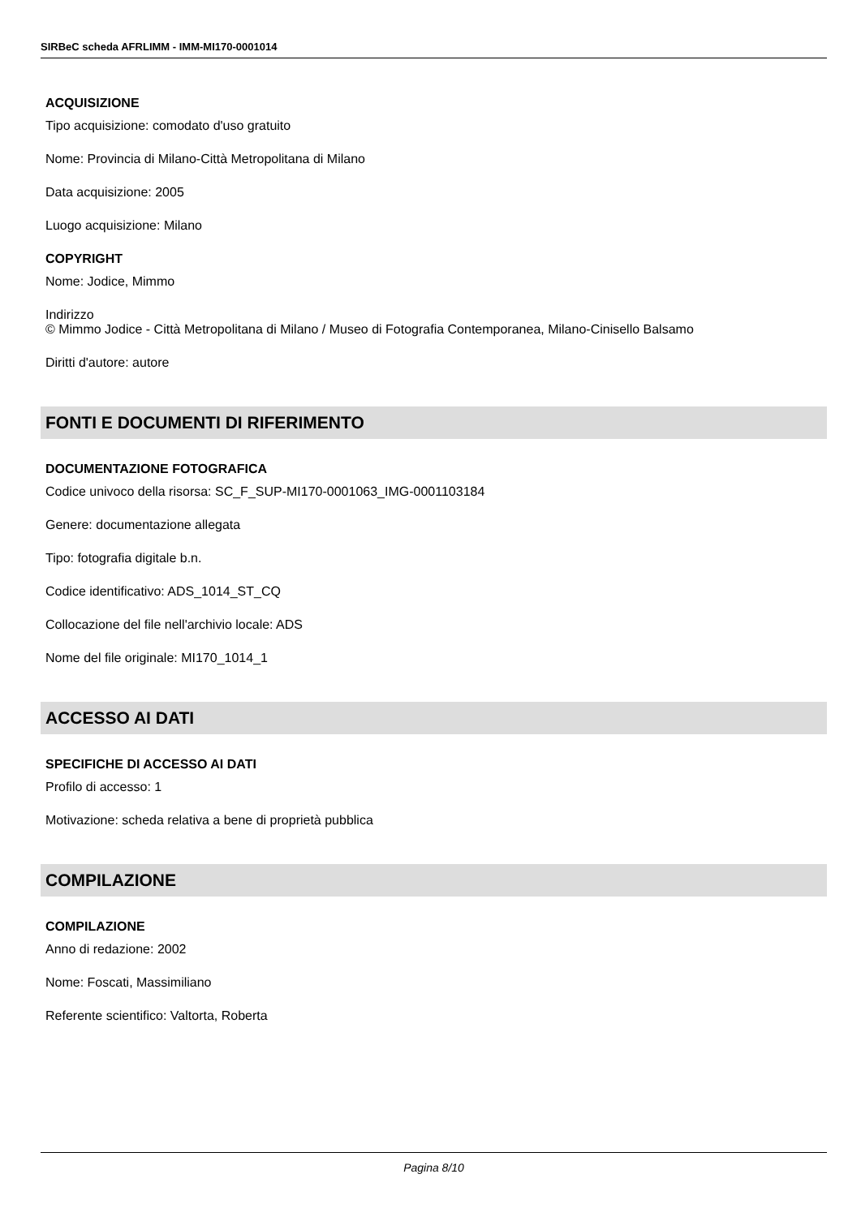SIRBeC scheda AFRLIMM - IMM-MI170-0001014
ACQUISIZIONE
Tipo acquisizione: comodato d'uso gratuito
Nome: Provincia di Milano-Città Metropolitana di Milano
Data acquisizione: 2005
Luogo acquisizione: Milano
COPYRIGHT
Nome: Jodice, Mimmo
Indirizzo
© Mimmo Jodice - Città Metropolitana di Milano / Museo di Fotografia Contemporanea, Milano-Cinisello Balsamo
Diritti d'autore: autore
FONTI E DOCUMENTI DI RIFERIMENTO
DOCUMENTAZIONE FOTOGRAFICA
Codice univoco della risorsa: SC_F_SUP-MI170-0001063_IMG-0001103184
Genere: documentazione allegata
Tipo: fotografia digitale b.n.
Codice identificativo: ADS_1014_ST_CQ
Collocazione del file nell'archivio locale: ADS
Nome del file originale: MI170_1014_1
ACCESSO AI DATI
SPECIFICHE DI ACCESSO AI DATI
Profilo di accesso: 1
Motivazione: scheda relativa a bene di proprietà pubblica
COMPILAZIONE
COMPILAZIONE
Anno di redazione: 2002
Nome: Foscati, Massimiliano
Referente scientifico: Valtorta, Roberta
Pagina 8/10